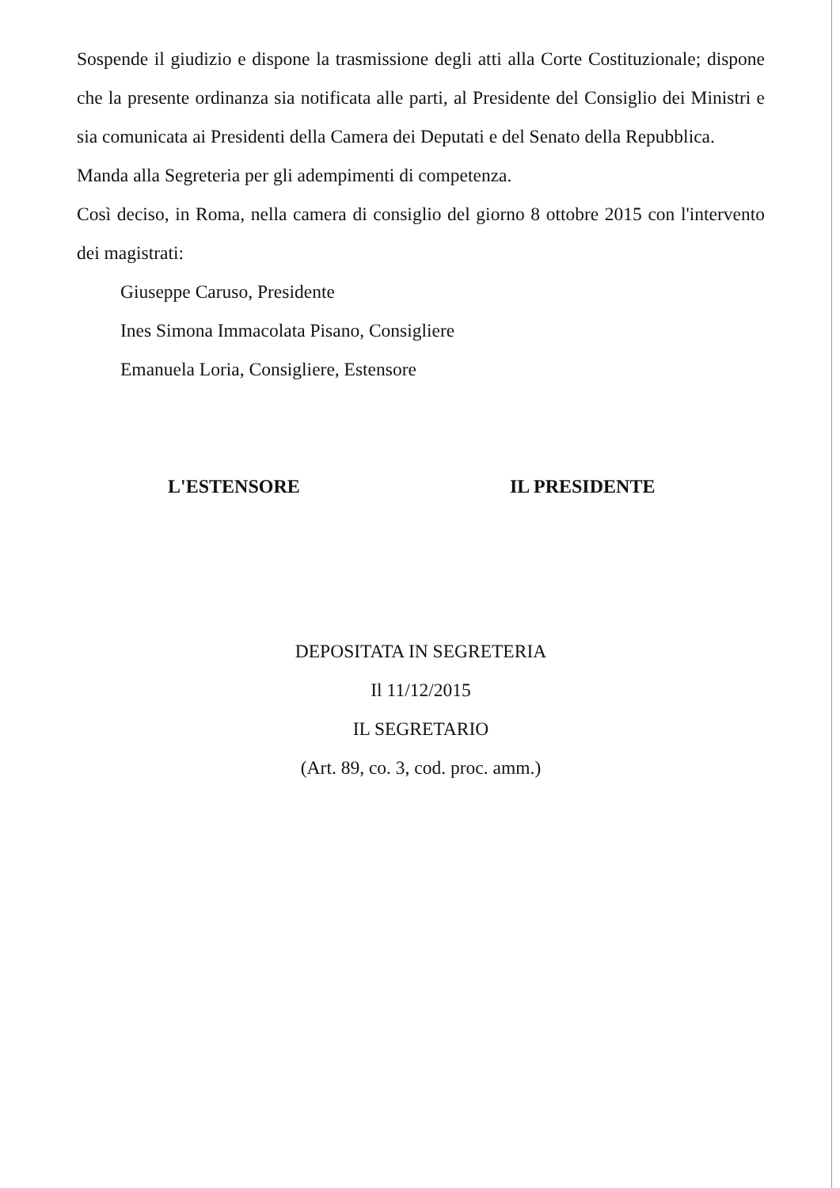Sospende il giudizio e dispone la trasmissione degli atti alla Corte Costituzionale; dispone che la presente ordinanza sia notificata alle parti, al Presidente del Consiglio dei Ministri e sia comunicata ai Presidenti della Camera dei Deputati e del Senato della Repubblica.
Manda alla Segreteria per gli adempimenti di competenza.
Così deciso, in Roma, nella camera di consiglio del giorno 8 ottobre 2015 con l'intervento dei magistrati:
Giuseppe Caruso, Presidente
Ines Simona Immacolata Pisano, Consigliere
Emanuela Loria, Consigliere, Estensore
L'ESTENSORE IL PRESIDENTE
DEPOSITATA IN SEGRETERIA
Il 11/12/2015
IL SEGRETARIO
(Art. 89, co. 3, cod. proc. amm.)